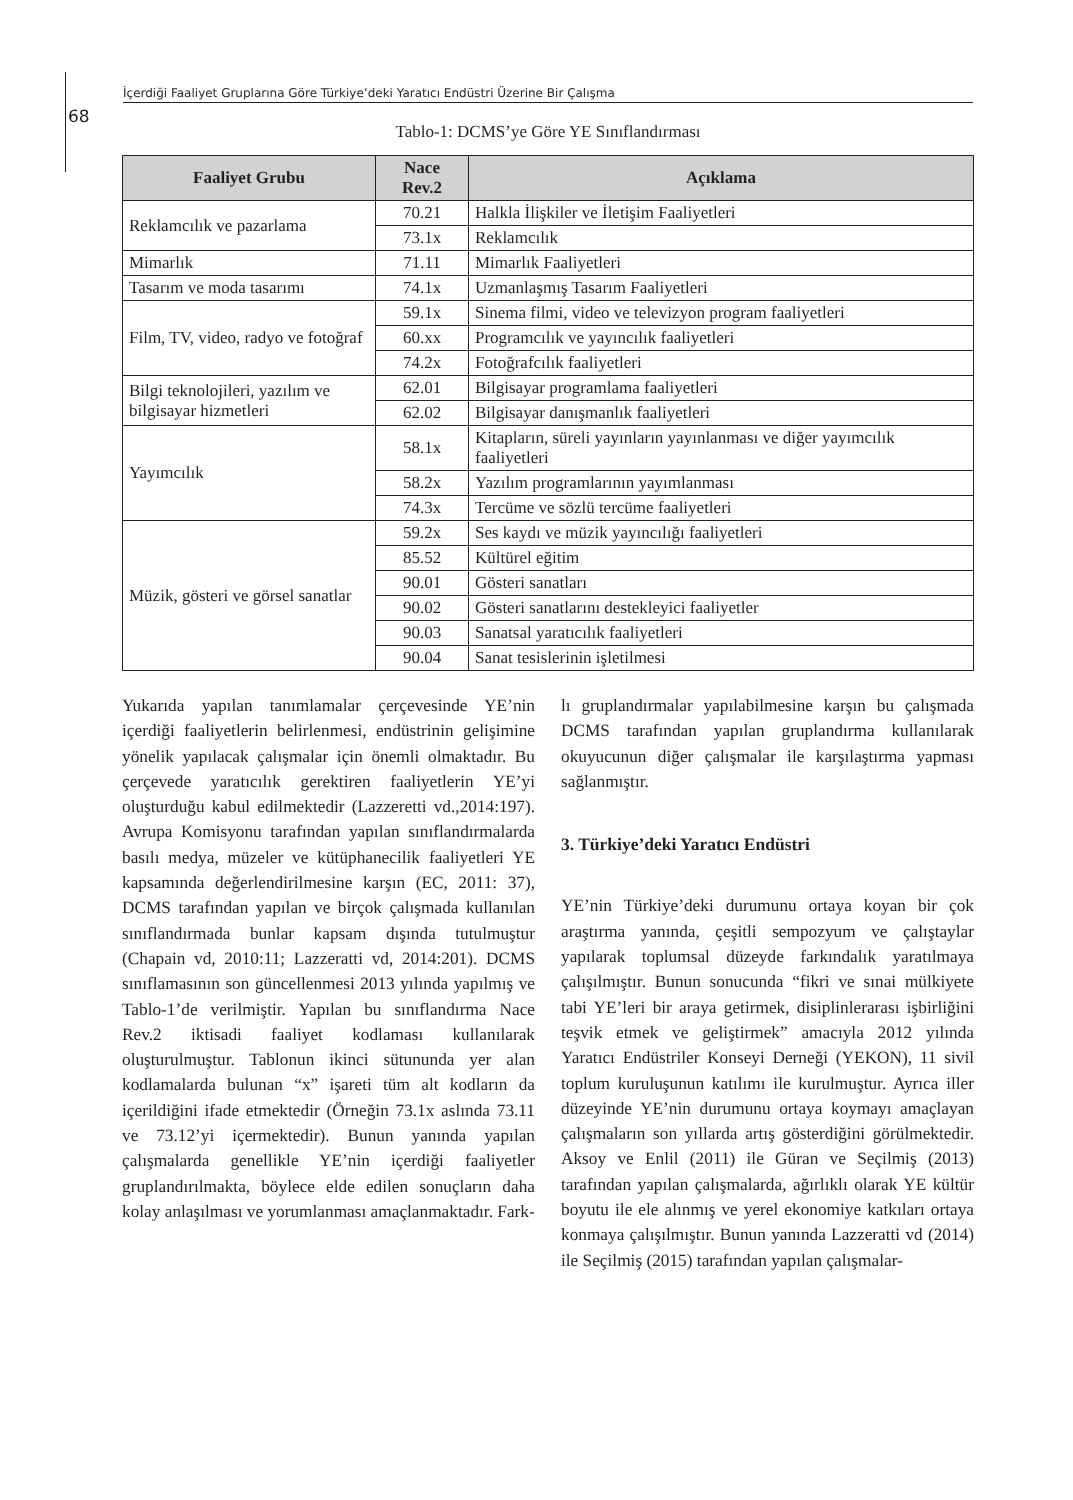İçerdiği Faaliyet Gruplarına Göre Türkiye’deki Yaratıcı Endüstri Üzerine Bir Çalışma
68
Tablo-1: DCMS’ye Göre YE Sınıflandırması
| Faaliyet Grubu | Nace Rev.2 | Açıklama |
| --- | --- | --- |
| Reklamcılık ve pazarlama | 70.21 | Halkla İlişkiler ve İletişim Faaliyetleri |
| | 73.1x | Reklamcılık |
| Mimarlık | 71.11 | Mimarlık Faaliyetleri |
| Tasarım ve moda tasarımı | 74.1x | Uzmanlaşmış Tasarım Faaliyetleri |
| Film, TV, video, radyo ve fotoğraf | 59.1x | Sinema filmi, video ve televizyon program faaliyetleri |
| | 60.xx | Programcılık ve yayıncılık faaliyetleri |
| | 74.2x | Fotoğrafcılık faaliyetleri |
| Bilgi teknolojileri, yazılım ve bilgisayar hizmetleri | 62.01 | Bilgisayar programlama faaliyetleri |
| | 62.02 | Bilgisayar danışmanlık faaliyetleri |
| Yayımcılık | 58.1x | Kitapların, süreli yayınların yayınlanması ve diğer yayımcılık faaliyetleri |
| | 58.2x | Yazılım programlarının yayımlanması |
| | 74.3x | Tercüme ve sözlü tercüme faaliyetleri |
| Müzik, gösteri ve görsel sanatlar | 59.2x | Ses kaydı ve müzik yayıncılığı faaliyetleri |
| | 85.52 | Kültürel eğitim |
| | 90.01 | Gösteri sanatları |
| | 90.02 | Gösteri sanatlarını destekleyici faaliyetler |
| | 90.03 | Sanatsal yaratıcılık faaliyetleri |
| | 90.04 | Sanat tesislerinin işletilmesi |
Yukarıda yapılan tanımlamalar çerçevesinde YE’nin içerdiği faaliyetlerin belirlenmesi, endüstrinin gelişimine yönelik yapılacak çalışmalar için önemli olmaktadır. Bu çerçevede yaratıcılık gerektiren faaliyetlerin YE’yi oluşturduğu kabul edilmektedir (Lazzeretti vd.,2014:197). Avrupa Komisyonu tarafından yapılan sınıflandırmalarda basılı medya, müzeler ve kütüphanecilik faaliyetleri YE kapsamında değerlendirilmesine karşın (EC, 2011: 37), DCMS tarafından yapılan ve birçok çalışmada kullanılan sınıflandırmada bunlar kapsam dışında tutulmuştur (Chapain vd, 2010:11; Lazzeratti vd, 2014:201). DCMS sınıflamasının son güncellenmesi 2013 yılında yapılmış ve Tablo-1’de verilmiştir. Yapılan bu sınıflandırma Nace Rev.2 iktisadi faaliyet kodlaması kullanılarak oluşturulmuştur. Tablonun ikinci sütununda yer alan kodlamalarda bulunan “x” işareti tüm alt kodların da içerildiğini ifade etmektedir (Örneğin 73.1x aslında 73.11 ve 73.12’yi içermektedir). Bunun yanında yapılan çalışmalarda genellikle YE’nin içerdiği faaliyetler gruplandırılmakta, böylece elde edilen sonuçların daha kolay anlaşılması ve yorumlanması amaçlanmaktadır. Fark-
lı gruplandırmalar yapılabilmesine karşın bu çalışmada DCMS tarafından yapılan gruplandırma kullanılarak okuyucunun diğer çalışmalar ile karşılaştırma yapması sağlanmıştır.
3. Türkiye’deki Yaratıcı Endüstri
YE’nin Türkiye’deki durumunu ortaya koyan bir çok araştırma yanında, çeşitli sempozyum ve çalıştaylar yapılarak toplumsal düzeyde farkındalık yaratılmaya çalışılmıştır. Bunun sonucunda “fikri ve sınai mülkiyete tabi YE’leri bir araya getirmek, disiplinlerarası işbirliğini teşvik etmek ve geliştirmek” amacıyla 2012 yılında Yaratıcı Endüstriler Konseyi Derneği (YEKON), 11 sivil toplum kuruluşunun katılımı ile kurulmuştur. Ayrıca iller düzeyinde YE’nin durumunu ortaya koymayı amaçlayan çalışmaların son yıllarda artış gösterdiğini görülmektedir. Aksoy ve Enlil (2011) ile Güran ve Seçilmiş (2013) tarafından yapılan çalışmalarda, ağırlıklı olarak YE kültür boyutu ile ele alınmış ve yerel ekonomiye katkıları ortaya konmaya çalışılmıştır. Bunun yanında Lazzeratti vd (2014) ile Seçilmiş (2015) tarafından yapılan çalışmalar-